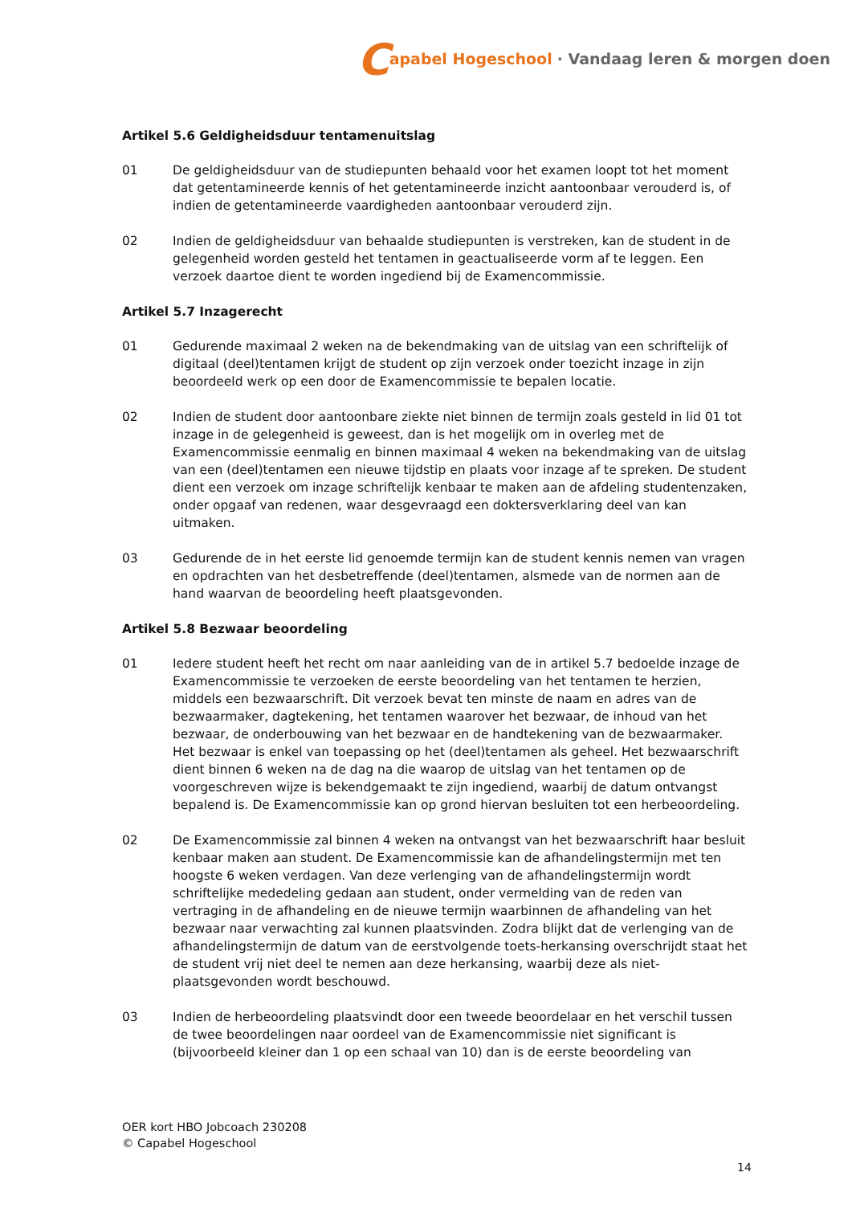Capabel Hogeschool · Vandaag leren & morgen doen
Artikel 5.6 Geldigheidsduur tentamenuitslag
01 De geldigheidsduur van de studiepunten behaald voor het examen loopt tot het moment dat getentamineerde kennis of het getentamineerde inzicht aantoonbaar verouderd is, of indien de getentamineerde vaardigheden aantoonbaar verouderd zijn.
02 Indien de geldigheidsduur van behaalde studiepunten is verstreken, kan de student in de gelegenheid worden gesteld het tentamen in geactualiseerde vorm af te leggen. Een verzoek daartoe dient te worden ingediend bij de Examencommissie.
Artikel 5.7 Inzagerecht
01 Gedurende maximaal 2 weken na de bekendmaking van de uitslag van een schriftelijk of digitaal (deel)tentamen krijgt de student op zijn verzoek onder toezicht inzage in zijn beoordeeld werk op een door de Examencommissie te bepalen locatie.
02 Indien de student door aantoonbare ziekte niet binnen de termijn zoals gesteld in lid 01 tot inzage in de gelegenheid is geweest, dan is het mogelijk om in overleg met de Examencommissie eenmalig en binnen maximaal 4 weken na bekendmaking van de uitslag van een (deel)tentamen een nieuwe tijdstip en plaats voor inzage af te spreken. De student dient een verzoek om inzage schriftelijk kenbaar te maken aan de afdeling studentenzaken, onder opgaaf van redenen, waar desgevraagd een doktersverklaring deel van kan uitmaken.
03 Gedurende de in het eerste lid genoemde termijn kan de student kennis nemen van vragen en opdrachten van het desbetreffende (deel)tentamen, alsmede van de normen aan de hand waarvan de beoordeling heeft plaatsgevonden.
Artikel 5.8 Bezwaar beoordeling
01 Iedere student heeft het recht om naar aanleiding van de in artikel 5.7 bedoelde inzage de Examencommissie te verzoeken de eerste beoordeling van het tentamen te herzien, middels een bezwaarschrift. Dit verzoek bevat ten minste de naam en adres van de bezwaarmaker, dagtekening, het tentamen waarover het bezwaar, de inhoud van het bezwaar, de onderbouwing van het bezwaar en de handtekening van de bezwaarmaker. Het bezwaar is enkel van toepassing op het (deel)tentamen als geheel. Het bezwaarschrift dient binnen 6 weken na de dag na die waarop de uitslag van het tentamen op de voorgeschreven wijze is bekendgemaakt te zijn ingediend, waarbij de datum ontvangst bepalend is. De Examencommissie kan op grond hiervan besluiten tot een herbeoordeling.
02 De Examencommissie zal binnen 4 weken na ontvangst van het bezwaarschrift haar besluit kenbaar maken aan student. De Examencommissie kan de afhandelingstermijn met ten hoogste 6 weken verdagen. Van deze verlenging van de afhandelingstermijn wordt schriftelijke mededeling gedaan aan student, onder vermelding van de reden van vertraging in de afhandeling en de nieuwe termijn waarbinnen de afhandeling van het bezwaar naar verwachting zal kunnen plaatsvinden. Zodra blijkt dat de verlenging van de afhandelingstermijn de datum van de eerstvolgende toets-herkansing overschrijdt staat het de student vrij niet deel te nemen aan deze herkansing, waarbij deze als niet-plaatsgevonden wordt beschouwd.
03 Indien de herbeoordeling plaatsvindt door een tweede beoordelaar en het verschil tussen de twee beoordelingen naar oordeel van de Examencommissie niet significant is (bijvoorbeeld kleiner dan 1 op een schaal van 10) dan is de eerste beoordeling van
OER kort HBO Jobcoach 230208
© Capabel Hogeschool
14